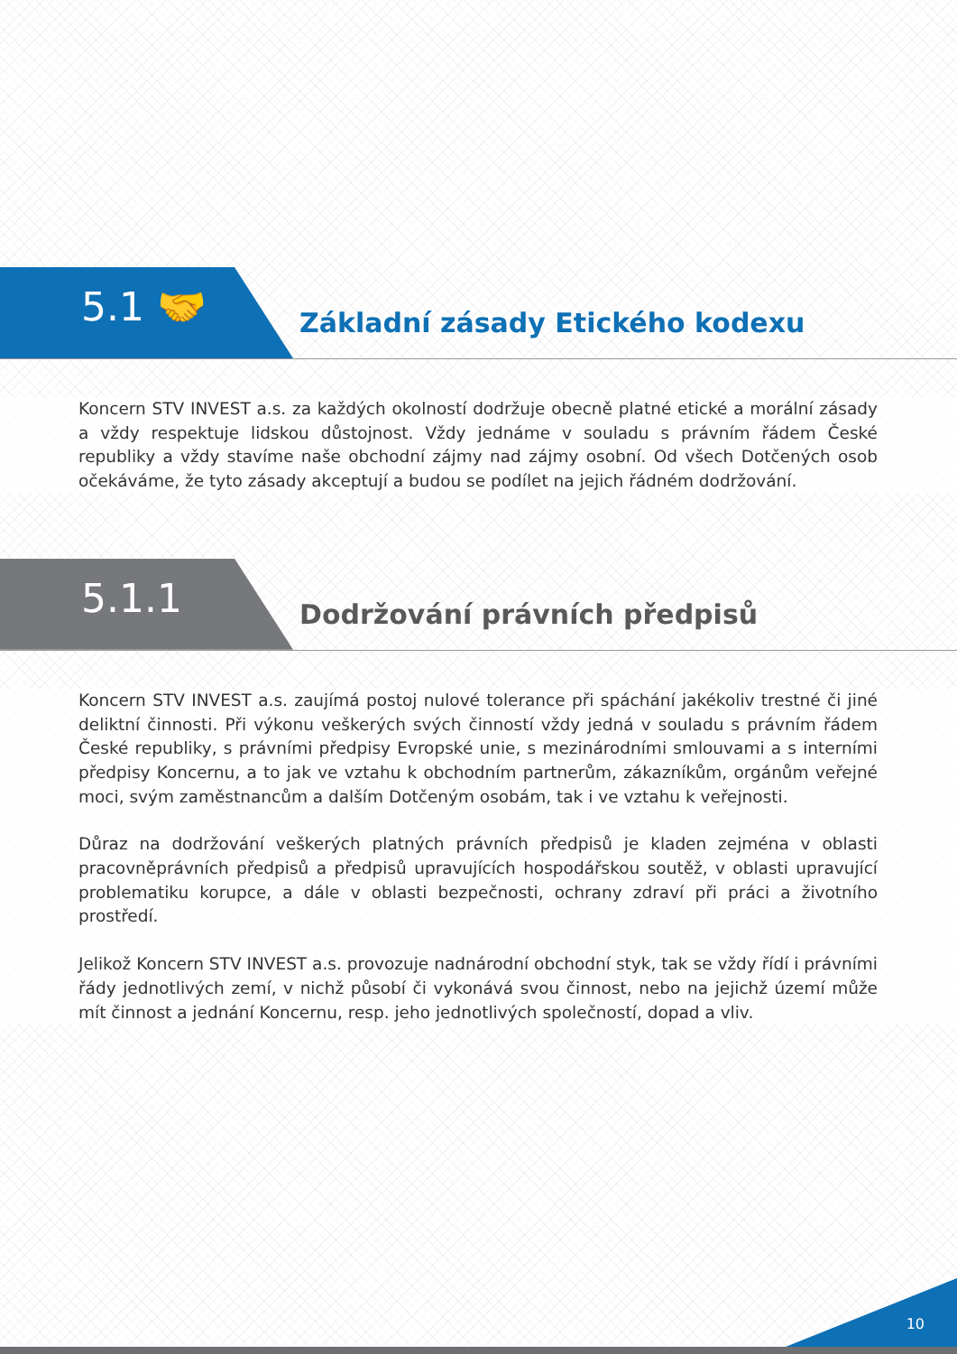5.1 🤝
Základní zásady Etického kodexu
Koncern STV INVEST a.s. za každých okolností dodržuje obecně platné etické a morální zásady a vždy respektuje lidskou důstojnost. Vždy jednáme v souladu s právním řádem České republiky a vždy stavíme naše obchodní zájmy nad zájmy osobní. Od všech Dotčených osob očekáváme, že tyto zásady akceptují a budou se podílet na jejich řádném dodržování.
5.1.1
Dodržování právních předpisů
Koncern STV INVEST a.s. zaujímá postoj nulové tolerance při spáchání jakékoliv trestné či jiné deliktní činnosti. Při výkonu veškerých svých činností vždy jedná v souladu s právním řádem České republiky, s právními předpisy Evropské unie, s mezinárodními smlouvami a s interními předpisy Koncernu, a to jak ve vztahu k obchodním partnerům, zákazníkům, orgánům veřejné moci, svým zaměstnancům a dalším Dotčeným osobám, tak i ve vztahu k veřejnosti.
Důraz na dodržování veškerých platných právních předpisů je kladen zejména v oblasti pracovněprávních předpisů a předpisů upravujících hospodářskou soutěž, v oblasti upravující problematiku korupce, a dále v oblasti bezpečnosti, ochrany zdraví při práci a životního prostředí.
Jelikož Koncern STV INVEST a.s. provozuje nadnárodní obchodní styk, tak se vždy řídí i právními řády jednotlivých zemí, v nichž působí či vykonává svou činnost, nebo na jejichž území může mít činnost a jednání Koncernu, resp. jeho jednotlivých společností, dopad a vliv.
10